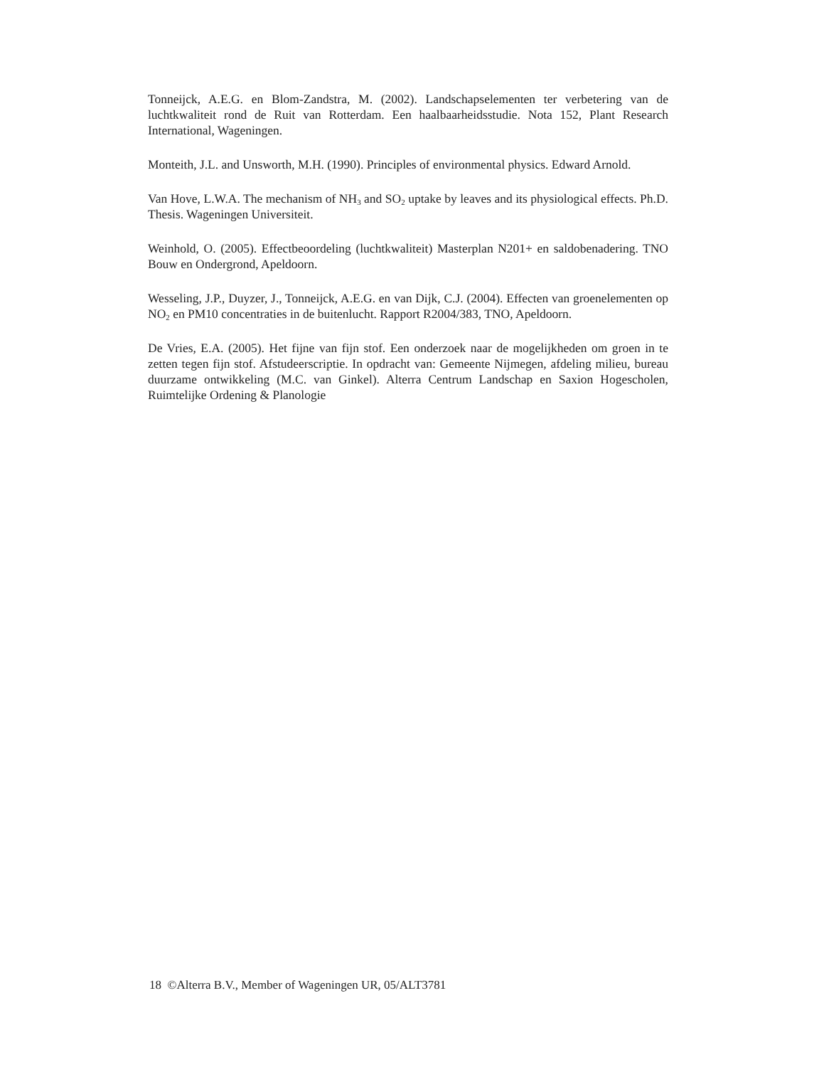Tonneijck, A.E.G. en Blom-Zandstra, M. (2002). Landschapselementen ter verbetering van de luchtkwaliteit rond de Ruit van Rotterdam. Een haalbaarheidsstudie. Nota 152, Plant Research International, Wageningen.
Monteith, J.L. and Unsworth, M.H. (1990). Principles of environmental physics. Edward Arnold.
Van Hove, L.W.A. The mechanism of NH<sub>3</sub> and SO<sub>2</sub> uptake by leaves and its physiological effects. Ph.D. Thesis. Wageningen Universiteit.
Weinhold, O. (2005). Effectbeoordeling (luchtkwaliteit) Masterplan N201+ en saldobenadering. TNO Bouw en Ondergrond, Apeldoorn.
Wesseling, J.P., Duyzer, J., Tonneijck, A.E.G. en van Dijk, C.J. (2004). Effecten van groenelementen op NO<sub>2</sub> en PM10 concentraties in de buitenlucht. Rapport R2004/383, TNO, Apeldoorn.
De Vries, E.A. (2005). Het fijne van fijn stof. Een onderzoek naar de mogelijkheden om groen in te zetten tegen fijn stof. Afstudeerscriptie. In opdracht van: Gemeente Nijmegen, afdeling milieu, bureau duurzame ontwikkeling (M.C. van Ginkel). Alterra Centrum Landschap en Saxion Hogescholen, Ruimtelijke Ordening & Planologie
18 ©Alterra B.V., Member of Wageningen UR, 05/ALT3781